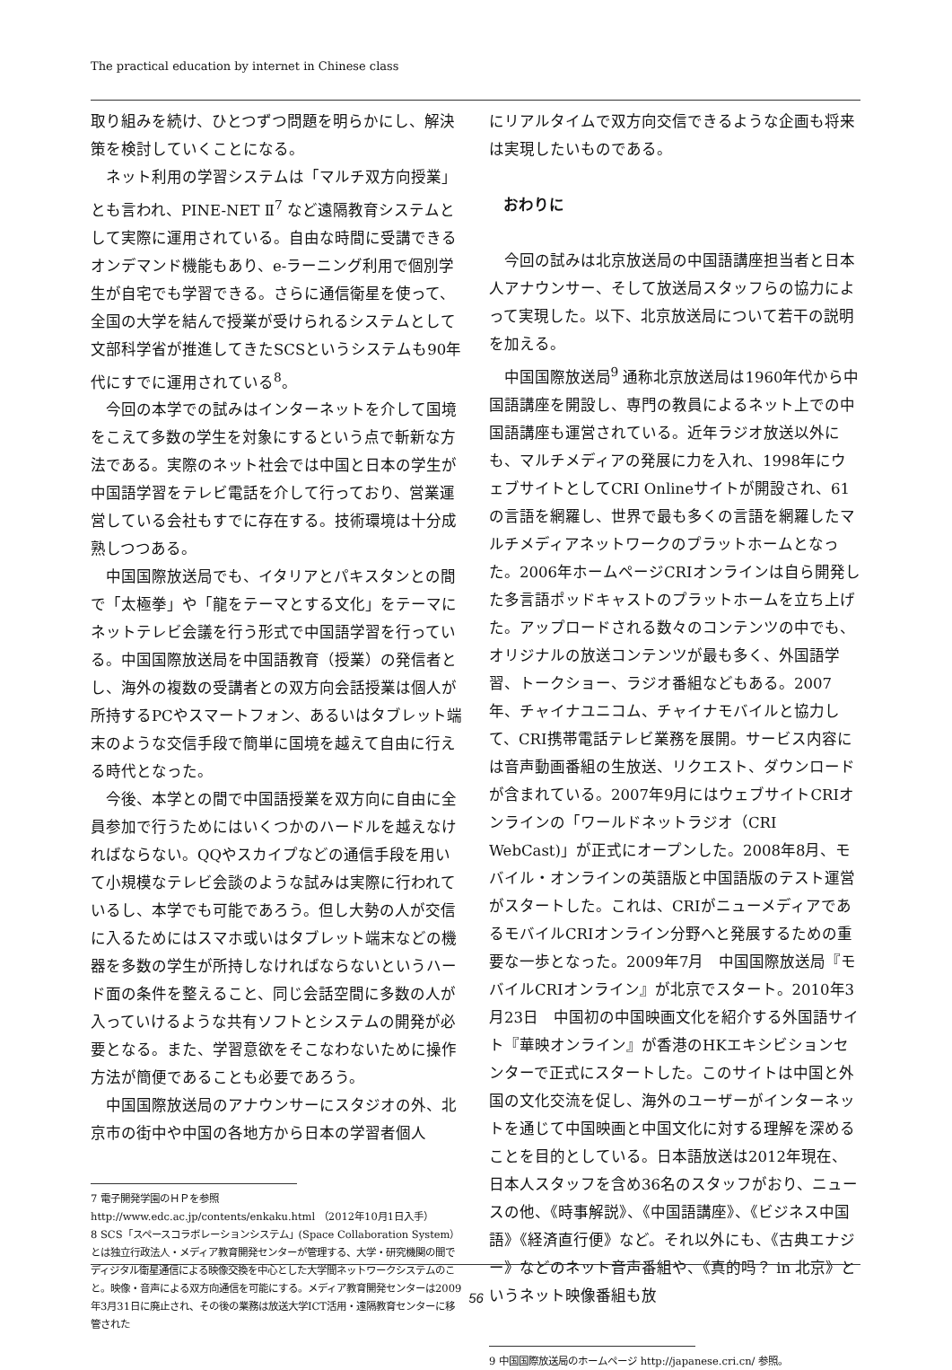The practical education by internet in Chinese class
取り組みを続け、ひとつずつ問題を明らかにし、解決策を検討していくことになる。
ネット利用の学習システムは「マルチ双方向授業」とも言われ、PINE-NET Ⅱ<sup>7</sup> など遠隔教育システムとして実際に運用されている。自由な時間に受講できるオンデマンド機能もあり、e-ラーニング利用で個別学生が自宅でも学習できる。さらに通信衛星を使って、全国の大学を結んで授業が受けられるシステムとして文部科学省が推進してきたSCSというシステムも90年代にすでに運用されている<sup>8</sup>。
今回の本学での試みはインターネットを介して国境をこえて多数の学生を対象にするという点で斬新な方法である。実際のネット社会では中国と日本の学生が中国語学習をテレビ電話を介して行っており、営業運営している会社もすでに存在する。技術環境は十分成熟しつつある。
中国国際放送局でも、イタリアとパキスタンとの間で「太極拳」や「龍をテーマとする文化」をテーマにネットテレビ会議を行う形式で中国語学習を行っている。中国国際放送局を中国語教育（授業）の発信者とし、海外の複数の受講者との双方向会話授業は個人が所持するPCやスマートフォン、あるいはタブレット端末のような交信手段で簡単に国境を越えて自由に行える時代となった。
今後、本学との間で中国語授業を双方向に自由に全員参加で行うためにはいくつかのハードルを越えなければならない。QQやスカイプなどの通信手段を用いて小規模なテレビ会談のような試みは実際に行われているし、本学でも可能であろう。但し大勢の人が交信に入るためにはスマホ或いはタブレット端末などの機器を多数の学生が所持しなければならないというハード面の条件を整えること、同じ会話空間に多数の人が入っていけるような共有ソフトとシステムの開発が必要となる。また、学習意欲をそこなわないために操作方法が簡便であることも必要であろう。
中国国際放送局のアナウンサーにスタジオの外、北京市の街中や中国の各地方から日本の学習者個人
7 電子開発学園のＨＰを参照
http://www.edc.ac.jp/contents/enkaku.html （2012年10月1日入手）
8 SCS「スペースコラボレーションシステム」(Space Collaboration System）とは独立行政法人・メディア教育開発センターが管理する、大学・研究機関の間でディジタル衛星通信による映像交換を中心とした大学間ネットワークシステムのこと。映像・音声による双方向通信を可能にする。メディア教育開発センターは2009年3月31日に廃止され、その後の業務は放送大学ICT活用・遠隔教育センターに移管された
にリアルタイムで双方向交信できるような企画も将来は実現したいものである。
おわりに
今回の試みは北京放送局の中国語講座担当者と日本人アナウンサー、そして放送局スタッフらの協力によって実現した。以下、北京放送局について若干の説明を加える。
中国国際放送局<sup>9</sup> 通称北京放送局は1960年代から中国語講座を開設し、専門の教員によるネット上での中国語講座も運営されている。近年ラジオ放送以外にも、マルチメディアの発展に力を入れ、1998年にウェブサイトとしてCRI Onlineサイトが開設され、61の言語を網羅し、世界で最も多くの言語を網羅したマルチメディアネットワークのプラットホームとなった。2006年ホームページCRIオンラインは自ら開発した多言語ポッドキャストのプラットホームを立ち上げた。アップロードされる数々のコンテンツの中でも、オリジナルの放送コンテンツが最も多く、外国語学習、トークショー、ラジオ番組などもある。2007年、チャイナユニコム、チャイナモバイルと協力して、CRI携帯電話テレビ業務を展開。サービス内容には音声動画番組の生放送、リクエスト、ダウンロードが含まれている。2007年9月にはウェブサイトCRIオンラインの「ワールドネットラジオ（CRI WebCast)」が正式にオープンした。2008年8月、モバイル・オンラインの英語版と中国語版のテスト運営がスタートした。これは、CRIがニューメディアであるモバイルCRIオンライン分野へと発展するための重要な一歩となった。2009年7月　中国国際放送局『モバイルCRIオンライン』が北京でスタート。2010年3月23日　中国初の中国映画文化を紹介する外国語サイト『華映オンライン』が香港のHKエキシビションセンターで正式にスタートした。このサイトは中国と外国の文化交流を促し、海外のユーザーがインターネットを通じて中国映画と中国文化に対する理解を深めることを目的としている。日本語放送は2012年現在、日本人スタッフを含め36名のスタッフがおり、ニュースの他、《時事解説》、《中国語講座》、《ビジネス中国語》《経済直行便》など。それ以外にも、《古典エナジー》などのネット音声番組や、《真的吗？ in 北京》というネット映像番組も放
9 中国国際放送局のホームページ http://japanese.cri.cn/ 参照。
56